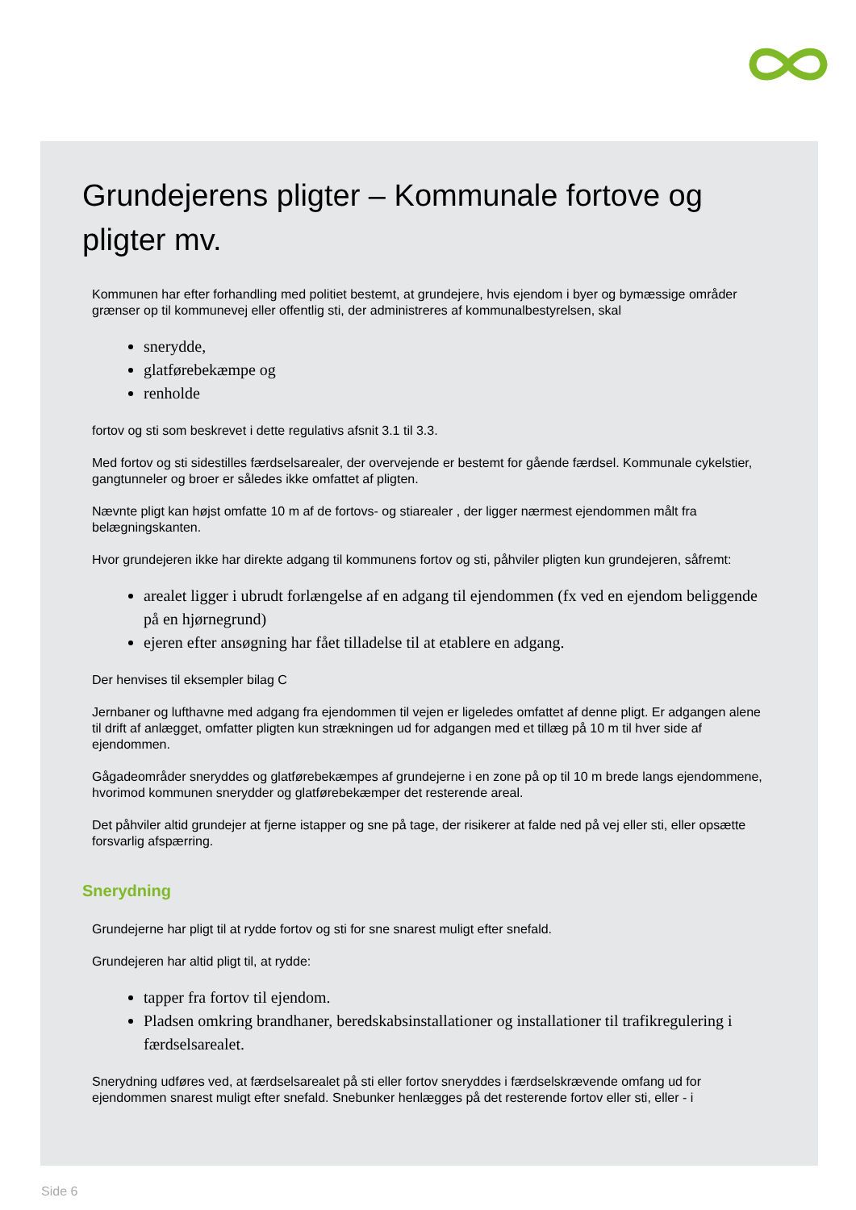Grundejerens pligter – Kommunale fortove og pligter mv.
Kommunen har efter forhandling med politiet bestemt, at grundejere, hvis ejendom i byer og bymæssige områder grænser op til kommunevej eller offentlig sti, der administreres af kommunalbestyrelsen, skal
snerydde,
glatførebekæmpe og
renholde
fortov og sti som beskrevet i dette regulativs afsnit 3.1 til 3.3.
Med fortov og sti sidestilles færdselsarealer, der overvejende er bestemt for gående færdsel. Kommunale cykelstier, gangtunneler og broer er således ikke omfattet af pligten.
Nævnte pligt kan højst omfatte 10 m af de fortovs- og stiarealer , der ligger nærmest ejendommen målt fra belægningskanten.
Hvor grundejeren ikke har direkte adgang til kommunens fortov og sti, påhviler pligten kun grundejeren, såfremt:
arealet ligger i ubrudt forlængelse af en adgang til ejendommen (fx ved en ejendom beliggende på en hjørnegrund)
ejeren efter ansøgning har fået tilladelse til at etablere en adgang.
Der henvises til eksempler bilag C
Jernbaner og lufthavne med adgang fra ejendommen til vejen er ligeledes omfattet af denne pligt. Er adgangen alene til drift af anlægget, omfatter pligten kun strækningen ud for adgangen med et tillæg på 10 m til hver side af ejendommen.
Gågadeområder sneryddes og glatførebekæmpes af grundejerne i en zone på op til 10 m brede langs ejendommene, hvorimod kommunen snerydder og glatførebekæmper det resterende areal.
Det påhviler altid grundejer at fjerne istapper og sne på tage, der risikerer at falde ned på vej eller sti, eller opsætte forsvarlig afspærring.
Snerydning
Grundejerne har pligt til at rydde fortov og sti for sne snarest muligt efter snefald.
Grundejeren har altid pligt til, at rydde:
tapper fra fortov til ejendom.
Pladsen omkring brandhaner, beredskabsinstallationer og installationer til trafikregulering i færdselsarealet.
Snerydning udføres ved, at færdselsarealet på sti eller fortov sneryddes i færdselskrævende omfang ud for ejendommen snarest muligt efter snefald. Snebunker henlægges på det resterende fortov eller sti, eller - i
Side 6